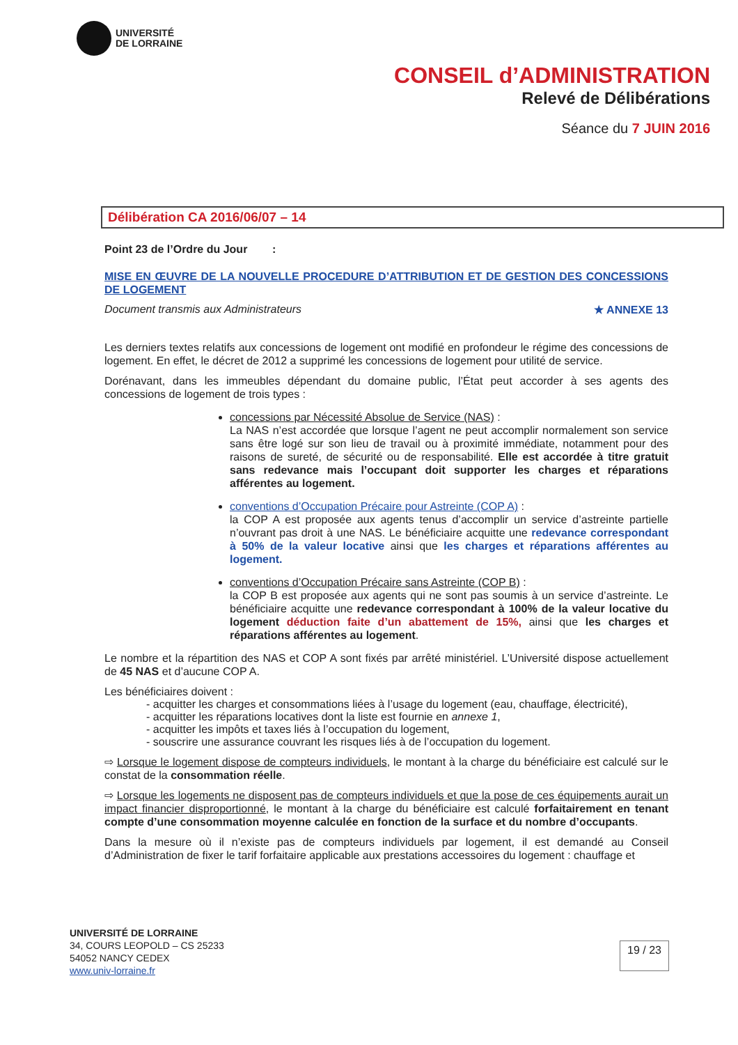UNIVERSITÉ
DE LORRAINE
CONSEIL d’ADMINISTRATION
Relevé de Délibérations
Séance du 7 JUIN 2016
Délibération CA 2016/06/07 – 14
Point 23 de l’Ordre du Jour :
MISE EN ŒUVRE DE LA NOUVELLE PROCEDURE D’ATTRIBUTION ET DE GESTION DES CONCESSIONS DE LOGEMENT
Document transmis aux Administrateurs ★ ANNEXE 13
Les derniers textes relatifs aux concessions de logement ont modifié en profondeur le régime des concessions de logement. En effet, le décret de 2012 a supprimé les concessions de logement pour utilité de service.
Dorénavant, dans les immeubles dépendant du domaine public, l’État peut accorder à ses agents des concessions de logement de trois types :
concessions par Nécessité Absolue de Service (NAS) :
La NAS n’est accordée que lorsque l’agent ne peut accomplir normalement son service sans être logé sur son lieu de travail ou à proximité immédiate, notamment pour des raisons de sureté, de sécurité ou de responsabilité. Elle est accordée à titre gratuit sans redevance mais l’occupant doit supporter les charges et réparations afférentes au logement.
conventions d’Occupation Précaire pour Astreinte (COP A) :
la COP A est proposée aux agents tenus d’accomplir un service d’astreinte partielle n’ouvrant pas droit à une NAS. Le bénéficiaire acquitte une redevance correspondant à 50% de la valeur locative ainsi que les charges et réparations afférentes au logement.
conventions d’Occupation Précaire sans Astreinte (COP B) :
la COP B est proposée aux agents qui ne sont pas soumis à un service d’astreinte. Le bénéficiaire acquitte une redevance correspondant à 100% de la valeur locative du logement déduction faite d’un abattement de 15%, ainsi que les charges et réparations afférentes au logement.
Le nombre et la répartition des NAS et COP A sont fixés par arrêté ministériel. L’Université dispose actuellement de 45 NAS et d’aucune COP A.
Les bénéficiaires doivent :
- acquitter les charges et consommations liées à l’usage du logement (eau, chauffage, électricité),
- acquitter les réparations locatives dont la liste est fournie en annexe 1,
- acquitter les impôts et taxes liés à l’occupation du logement,
- souscrire une assurance couvrant les risques liés à de l’occupation du logement.
⇨ Lorsque le logement dispose de compteurs individuels, le montant à la charge du bénéficiaire est calculé sur le constat de la consommation réelle.
⇨ Lorsque les logements ne disposent pas de compteurs individuels et que la pose de ces équipements aurait un impact financier disproportionné, le montant à la charge du bénéficiaire est calculé forfaitairement en tenant compte d’une consommation moyenne calculée en fonction de la surface et du nombre d’occupants.
Dans la mesure où il n’existe pas de compteurs individuels par logement, il est demandé au Conseil d’Administration de fixer le tarif forfaitaire applicable aux prestations accessoires du logement : chauffage et
UNIVERSITÉ DE LORRAINE
34, COURS LEOPOLD – CS 25233
54052 NANCY CEDEX
www.univ-lorraine.fr
19 / 23